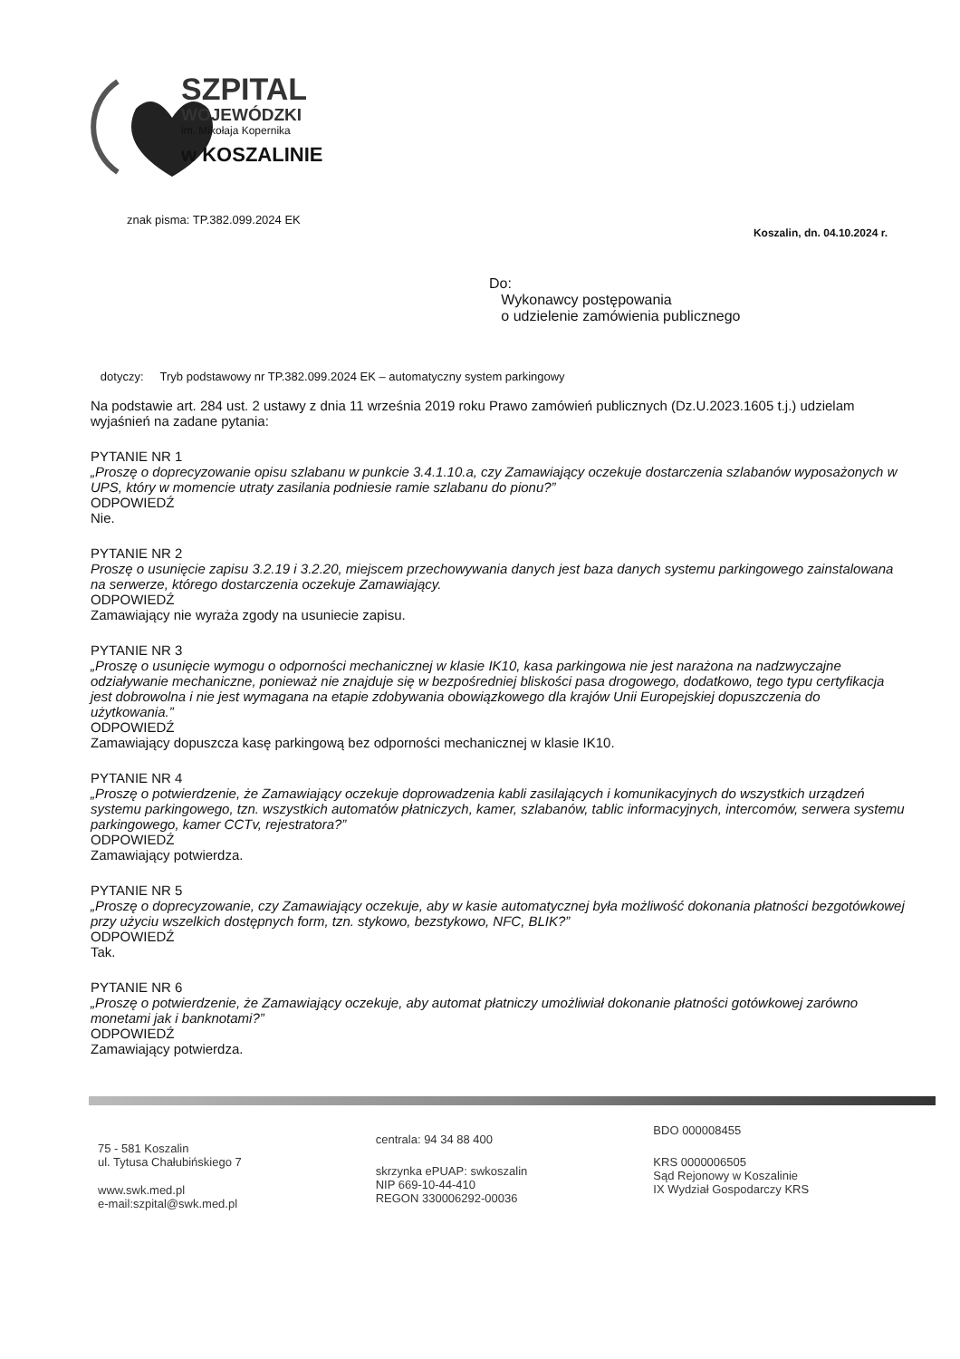SZPITAL
WOJEWÓDZKI
im. Mikołaja Kopernika
w KOSZALINIE
znak pisma: TP.382.099.2024 EK
Koszalin, dn. 04.10.2024 r.
Do:
Wykonawcy postępowania
o udzielenie zamówienia publicznego
dotyczy: Tryb podstawowy nr TP.382.099.2024 EK – automatyczny system parkingowy
Na podstawie art. 284 ust. 2 ustawy z dnia 11 września 2019 roku Prawo zamówień publicznych (Dz.U.2023.1605 t.j.) udzielam wyjaśnień na zadane pytania:
PYTANIE NR 1
„Proszę o doprecyzowanie opisu szlabanu w punkcie 3.4.1.10.a, czy Zamawiający oczekuje dostarczenia szlabanów wyposażonych w UPS, który w momencie utraty zasilania podniesie ramie szlabanu do pionu?”
ODPOWIEDŹ
Nie.
PYTANIE NR 2
Proszę o usunięcie zapisu 3.2.19 i 3.2.20, miejscem przechowywania danych jest baza danych systemu parkingowego zainstalowana na serwerze, którego dostarczenia oczekuje Zamawiający.
ODPOWIEDŹ
Zamawiający nie wyraża zgody na usuniecie zapisu.
PYTANIE NR 3
„Proszę o usunięcie wymogu o odporności mechanicznej w klasie IK10, kasa parkingowa nie jest narażona na nadzwyczajne odziaływanie mechaniczne, ponieważ nie znajduje się w bezpośredniej bliskości pasa drogowego, dodatkowo, tego typu certyfikacja jest dobrowolna i nie jest wymagana na etapie zdobywania obowiązkowego dla krajów Unii Europejskiej dopuszczenia do użytkowania.”
ODPOWIEDŹ
Zamawiający dopuszcza kasę parkingową bez odporności mechanicznej w klasie IK10.
PYTANIE NR 4
„Proszę o potwierdzenie, że Zamawiający oczekuje doprowadzenia kabli zasilających i komunikacyjnych do wszystkich urządzeń systemu parkingowego, tzn. wszystkich automatów płatniczych, kamer, szlabanów, tablic informacyjnych, intercomów, serwera systemu parkingowego, kamer CCTv, rejestratora?”
ODPOWIEDŹ
Zamawiający potwierdza.
PYTANIE NR 5
„Proszę o doprecyzowanie, czy Zamawiający oczekuje, aby w kasie automatycznej była możliwość dokonania płatności bezgotówkowej przy użyciu wszelkich dostępnych form, tzn. stykowo, bezstykowo, NFC, BLIK?”
ODPOWIEDŹ
Tak.
PYTANIE NR 6
„Proszę o potwierdzenie, że Zamawiający oczekuje, aby automat płatniczy umożliwiał dokonanie płatności gotówkowej zarówno monetami jak i banknotami?”
ODPOWIEDŹ
Zamawiający potwierdza.
75 - 581 Koszalin
ul. Tytusa Chałubińskiego 7
www.swk.med.pl
e-mail:szpital@swk.med.pl
centrala: 94 34 88 400
skrzynka ePUAP: swkoszalin
NIP 669-10-44-410
REGON 330006292-00036
BDO 000008455
KRS 0000006505
Sąd Rejonowy w Koszalinie
IX Wydział Gospodarczy KRS